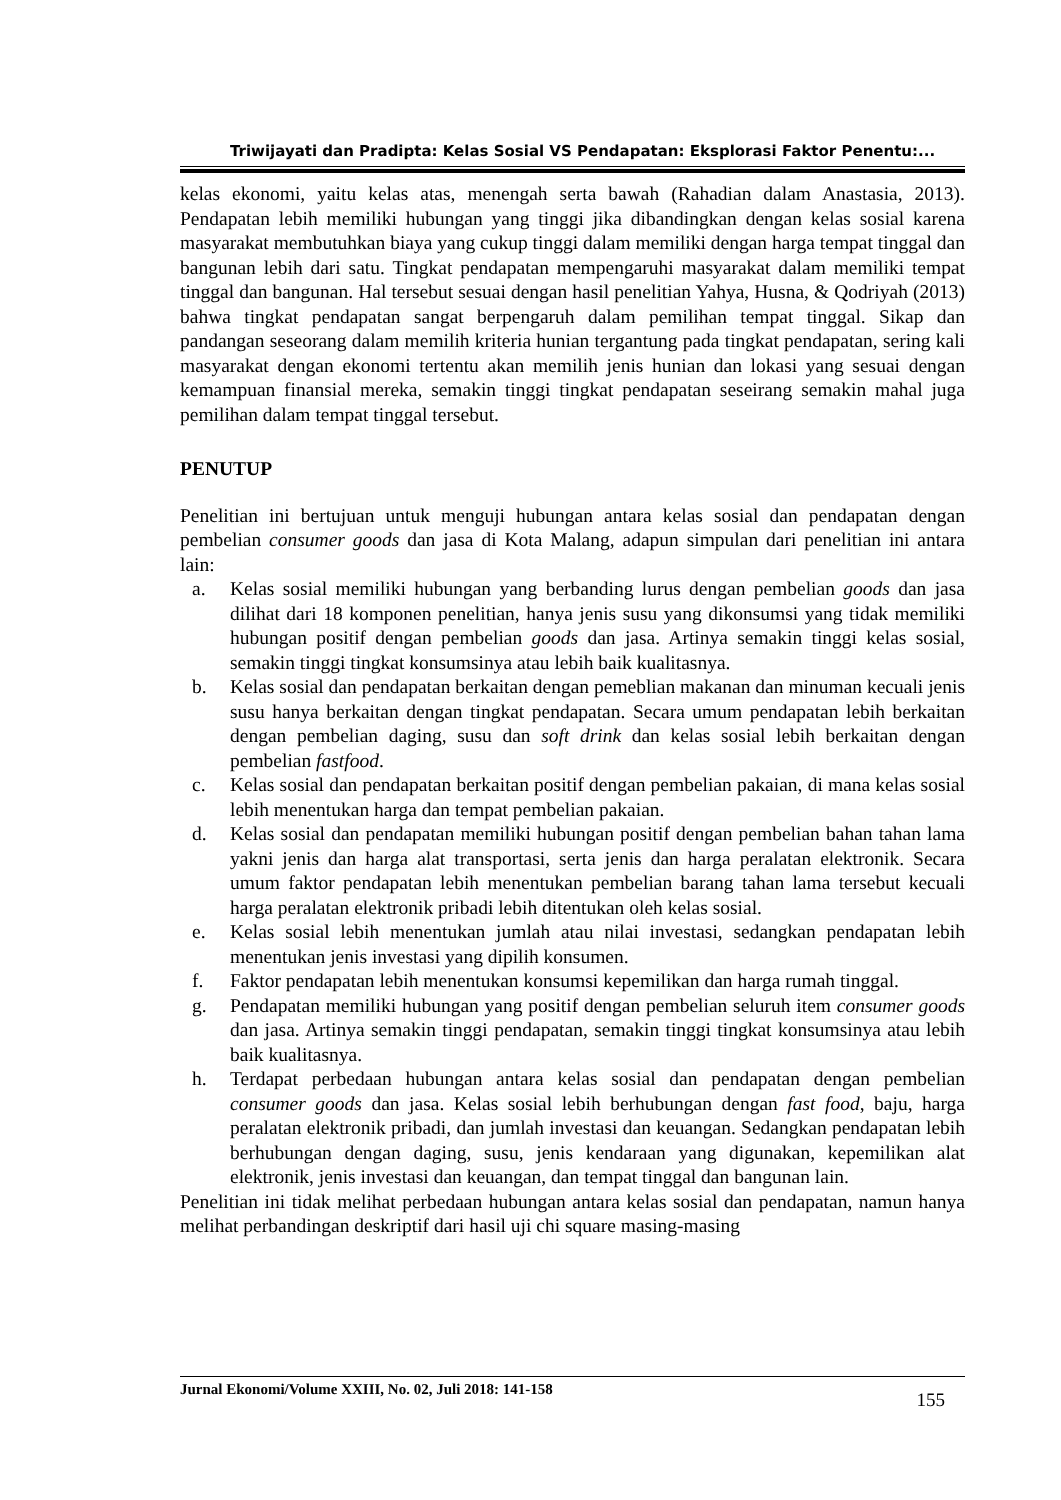Triwijayati dan Pradipta: Kelas Sosial VS Pendapatan: Eksplorasi Faktor Penentu:...
kelas ekonomi, yaitu kelas atas, menengah serta bawah (Rahadian dalam Anastasia, 2013). Pendapatan lebih memiliki hubungan yang tinggi jika dibandingkan dengan kelas sosial karena masyarakat membutuhkan biaya yang cukup tinggi dalam memiliki dengan harga tempat tinggal dan bangunan lebih dari satu. Tingkat pendapatan mempengaruhi masyarakat dalam memiliki tempat tinggal dan bangunan. Hal tersebut sesuai dengan hasil penelitian Yahya, Husna, & Qodriyah (2013) bahwa tingkat pendapatan sangat berpengaruh dalam pemilihan tempat tinggal. Sikap dan pandangan seseorang dalam memilih kriteria hunian tergantung pada tingkat pendapatan, sering kali masyarakat dengan ekonomi tertentu akan memilih jenis hunian dan lokasi yang sesuai dengan kemampuan finansial mereka, semakin tinggi tingkat pendapatan seseirang semakin mahal juga pemilihan dalam tempat tinggal tersebut.
PENUTUP
Penelitian ini bertujuan untuk menguji hubungan antara kelas sosial dan pendapatan dengan pembelian consumer goods dan jasa di Kota Malang, adapun simpulan dari penelitian ini antara lain:
a. Kelas sosial memiliki hubungan yang berbanding lurus dengan pembelian goods dan jasa dilihat dari 18 komponen penelitian, hanya jenis susu yang dikonsumsi yang tidak memiliki hubungan positif dengan pembelian goods dan jasa. Artinya semakin tinggi kelas sosial, semakin tinggi tingkat konsumsinya atau lebih baik kualitasnya.
b. Kelas sosial dan pendapatan berkaitan dengan pemeblian makanan dan minuman kecuali jenis susu hanya berkaitan dengan tingkat pendapatan. Secara umum pendapatan lebih berkaitan dengan pembelian daging, susu dan soft drink dan kelas sosial lebih berkaitan dengan pembelian fastfood.
c. Kelas sosial dan pendapatan berkaitan positif dengan pembelian pakaian, di mana kelas sosial lebih menentukan harga dan tempat pembelian pakaian.
d. Kelas sosial dan pendapatan memiliki hubungan positif dengan pembelian bahan tahan lama yakni jenis dan harga alat transportasi, serta jenis dan harga peralatan elektronik. Secara umum faktor pendapatan lebih menentukan pembelian barang tahan lama tersebut kecuali harga peralatan elektronik pribadi lebih ditentukan oleh kelas sosial.
e. Kelas sosial lebih menentukan jumlah atau nilai investasi, sedangkan pendapatan lebih menentukan jenis investasi yang dipilih konsumen.
f. Faktor pendapatan lebih menentukan konsumsi kepemilikan dan harga rumah tinggal.
g. Pendapatan memiliki hubungan yang positif dengan pembelian seluruh item consumer goods dan jasa. Artinya semakin tinggi pendapatan, semakin tinggi tingkat konsumsinya atau lebih baik kualitasnya.
h. Terdapat perbedaan hubungan antara kelas sosial dan pendapatan dengan pembelian consumer goods dan jasa. Kelas sosial lebih berhubungan dengan fast food, baju, harga peralatan elektronik pribadi, dan jumlah investasi dan keuangan. Sedangkan pendapatan lebih berhubungan dengan daging, susu, jenis kendaraan yang digunakan, kepemilikan alat elektronik, jenis investasi dan keuangan, dan tempat tinggal dan bangunan lain.
Penelitian ini tidak melihat perbedaan hubungan antara kelas sosial dan pendapatan, namun hanya melihat perbandingan deskriptif dari hasil uji chi square masing-masing
Jurnal Ekonomi/Volume XXIII, No. 02, Juli 2018: 141-158 155